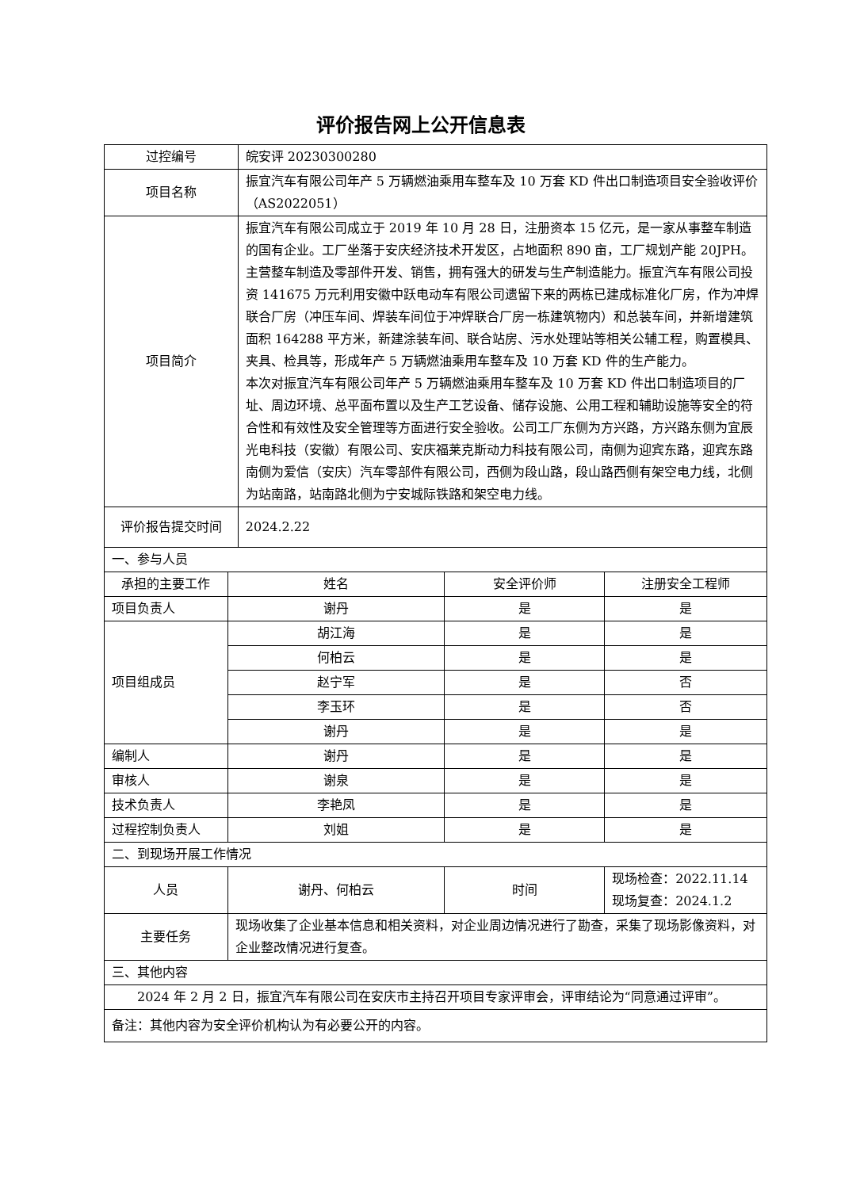评价报告网上公开信息表
| 过控编号 | | 皖安评 20230300280 | | |
| 项目名称 | | 振宜汽车有限公司年产 5 万辆燃油乘用车整车及 10 万套 KD 件出口制造项目安全验收评价（AS2022051） | | |
| 项目简介 | | 振宜汽车有限公司成立于 2019 年 10 月 28 日，注册资本 15 亿元，是一家从事整车制造的国有企业。工厂坐落于安庆经济技术开发区，占地面积 890 亩，工厂规划产能 20JPH。主营整车制造及零部件开发、销售，拥有强大的研发与生产制造能力。振宜汽车有限公司投资 141675 万元利用安徽中跃电动车有限公司遗留下来的两栋已建成标准化厂房，作为冲焊联合厂房（冲压车间、焊装车间位于冲焊联合厂房一栋建筑物内）和总装车间，并新增建筑面积 164288 平方米，新建涂装车间、联合站房、污水处理站等相关公辅工程，购置模具、夹具、检具等，形成年产 5 万辆燃油乘用车整车及 10 万套 KD 件的生产能力。 本次对振宜汽车有限公司年产 5 万辆燃油乘用车整车及 10 万套 KD 件出口制造项目的厂址、周边环境、总平面布置以及生产工艺设备、储存设施、公用工程和辅助设施等安全的符合性和有效性及安全管理等方面进行安全验收。公司工厂东侧为方兴路，方兴路东侧为宜辰光电科技（安徽）有限公司、安庆福莱克斯动力科技有限公司，南侧为迎宾东路，迎宾东路南侧为爱信（安庆）汽车零部件有限公司，西侧为段山路，段山路西侧有架空电力线，北侧为站南路，站南路北侧为宁安城际铁路和架空电力线。 | | |
| 评价报告提交时间 | | 2024.2.22 | | |
| 一、参与人员 | | | | |
| 承担的主要工作 | 姓名 | | 安全评价师 | 注册安全工程师 |
| 项目负责人 | 谢丹 | | 是 | 是 |
| 项目组成员 | 胡江海 | | 是 | 是 |
| | 何柏云 | | 是 | 是 |
| | 赵宁军 | | 是 | 否 |
| | 李玉环 | | 是 | 否 |
| | 谢丹 | | 是 | 是 |
| 编制人 | 谢丹 | | 是 | 是 |
| 审核人 | 谢泉 | | 是 | 是 |
| 技术负责人 | 李艳凤 | | 是 | 是 |
| 过程控制负责人 | 刘姐 | | 是 | 是 |
| 二、到现场开展工作情况 | | | | |
| 人员 | 谢丹、何柏云 | | 时间 | 现场检查：2022.11.14 现场复查：2024.1.2 |
| 主要任务 | 现场收集了企业基本信息和相关资料，对企业周边情况进行了勘查，采集了现场影像资料，对企业整改情况进行复查。 | | | |
| 三、其他内容 | | | | |
| 2024 年 2 月 2 日，振宜汽车有限公司在安庆市主持召开项目专家评审会，评审结论为“同意通过评审”。 | | | | |
| 备注：其他内容为安全评价机构认为有必要公开的内容。 | | | | |